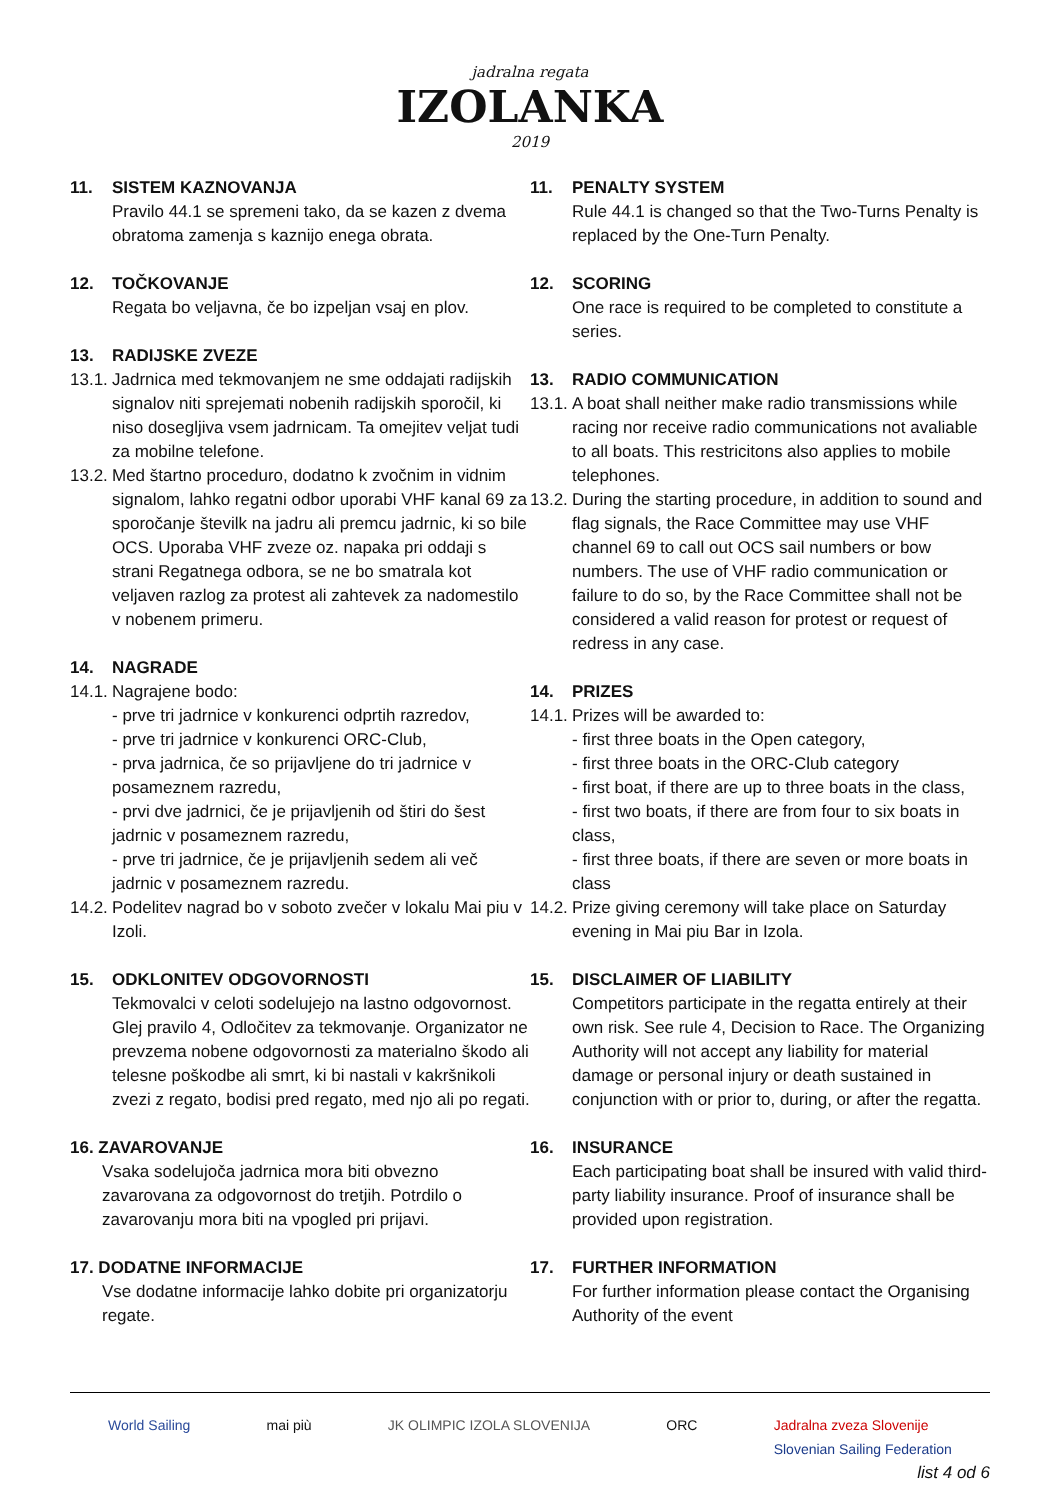jadralna regata
IZOLANKA
2019
11. SISTEM KAZNOVANJA
Pravilo 44.1 se spremeni tako, da se kazen z dvema obratoma zamenja s kaznijo enega obrata.
12. TOČKOVANJE
Regata bo veljavna, če bo izpeljan vsaj en plov.
13. RADIJSKE ZVEZE
13.1.
Jadrnica med tekmovanjem ne sme oddajati radijskih signalov niti sprejemati nobenih radijskih sporočil, ki niso dosegljiva vsem jadrnicam. Ta omejitev veljat tudi za mobilne telefone.
13.2.
Med štartno proceduro, dodatno k zvočnim in vidnim signalom, lahko regatni odbor uporabi VHF kanal 69 za sporočanje številk na jadru ali premcu jadrnic, ki so bile OCS. Uporaba VHF zveze oz. napaka pri oddaji s strani Regatnega odbora, se ne bo smatrala kot veljaven razlog za protest ali zahtevek za nadomestilo v nobenem primeru.
14. NAGRADE
14.1.
Nagrajene bodo:
- prve tri jadrnice v konkurenci odprtih razredov,
- prve tri jadrnice v konkurenci ORC-Club,
- prva jadrnica, če so prijavljene do tri jadrnice v posameznem razredu,
- prvi dve jadrnici, če je prijavljenih od štiri do šest jadrnic v posameznem razredu,
- prve tri jadrnice, če je prijavljenih sedem ali več jadrnic v posameznem razredu.
14.2.
Podelitev nagrad bo v soboto zvečer v lokalu Mai piu v Izoli.
15. ODKLONITEV ODGOVORNOSTI
Tekmovalci v celoti sodelujejo na lastno odgovornost. Glej pravilo 4, Odločitev za tekmovanje. Organizator ne prevzema nobene odgovornosti za materialno škodo ali telesne poškodbe ali smrt, ki bi nastali v kakršnikoli zvezi z regato, bodisi pred regato, med njo ali po regati.
16. ZAVAROVANJE
Vsaka sodelujoča jadrnica mora biti obvezno zavarovana za odgovornost do tretjih. Potrdilo o zavarovanju mora biti na vpogled pri prijavi.
17. DODATNE INFORMACIJE
Vse dodatne informacije lahko dobite pri organizatorju regate.
11. PENALTY SYSTEM
Rule 44.1 is changed so that the Two-Turns Penalty is replaced by the One-Turn Penalty.
12. SCORING
One race is required to be completed to constitute a series.
13. RADIO COMMUNICATION
13.1.
A boat shall neither make radio transmissions while racing nor receive radio communications not avaliable to all boats. This restricitons also applies to mobile telephones.
13.2.
During the starting procedure, in addition to sound and flag signals, the Race Committee may use VHF channel 69 to call out OCS sail numbers or bow numbers. The use of VHF radio communication or failure to do so, by the Race Committee shall not be considered a valid reason for protest or request of redress in any case.
14. PRIZES
14.1.
Prizes will be awarded to:
- first three boats in the Open category,
- first three boats in the ORC-Club category
- first boat, if there are up to three boats in the class,
- first two boats, if there are from four to six boats in class,
- first three boats, if there are seven or more boats in class
14.2.
Prize giving ceremony will take place on Saturday evening in Mai piu Bar in Izola.
15. DISCLAIMER OF LIABILITY
Competitors participate in the regatta entirely at their own risk. See rule 4, Decision to Race. The Organizing Authority will not accept any liability for material damage or personal injury or death sustained in conjunction with or prior to, during, or after the regatta.
16. INSURANCE
Each participating boat shall be insured with valid third-party liability insurance. Proof of insurance shall be provided upon registration.
17. FURTHER INFORMATION
For further information please contact the Organising Authority of the event
World Sailing mai più JK OLIMPIC IZOLA SLOVENIJA ORC Jadralna zveza Slovenije
Slovenian Sailing Federation
list 4 od 6